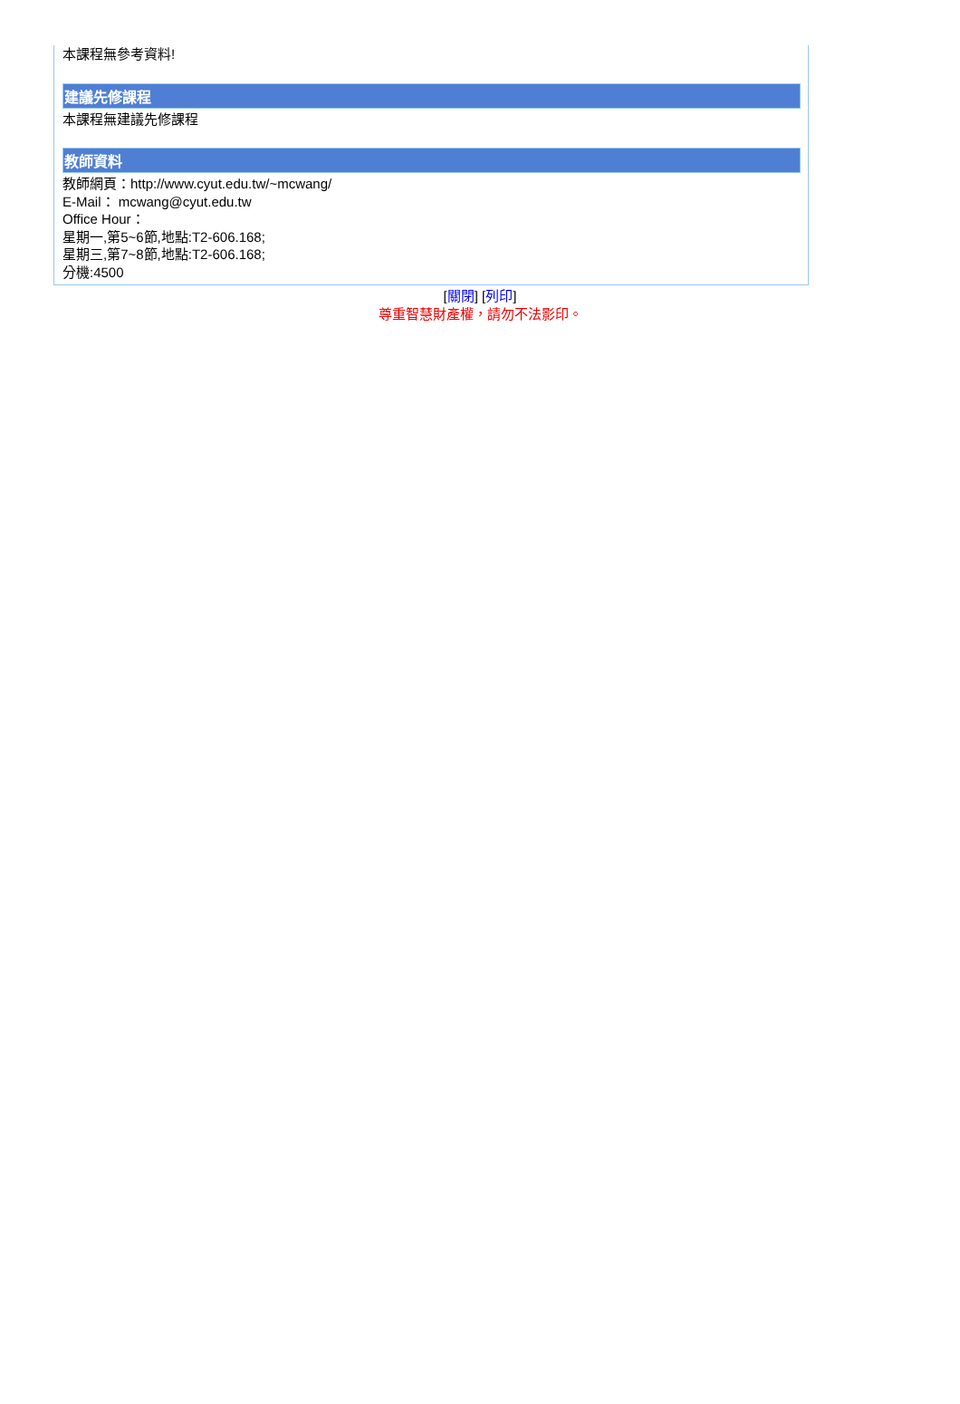本課程無參考資料!
建議先修課程
本課程無建議先修課程
教師資料
教師網頁：http://www.cyut.edu.tw/~mcwang/
E-Mail： mcwang@cyut.edu.tw
Office Hour：
星期一,第5~6節,地點:T2-606.168;
星期三,第7~8節,地點:T2-606.168;
分機:4500
[關閉] [列印]
尊重智慧財產權，請勿不法影印。